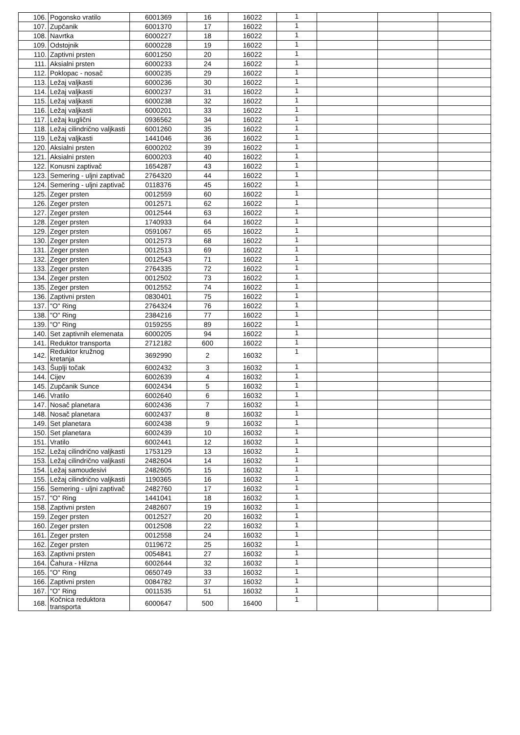| 106. | Pogonsko vratilo | 6001369 | 16 | 16022 | 1 | | | |
| 107. | Zupčanik | 6001370 | 17 | 16022 | 1 | | | |
| 108. | Navrtka | 6000227 | 18 | 16022 | 1 | | | |
| 109. | Odstojnik | 6000228 | 19 | 16022 | 1 | | | |
| 110. | Zaptivni prsten | 6001250 | 20 | 16022 | 1 | | | |
| 111. | Aksialni prsten | 6000233 | 24 | 16022 | 1 | | | |
| 112. | Poklopac - nosač | 6000235 | 29 | 16022 | 1 | | | |
| 113. | Ležaj valjkasti | 6000236 | 30 | 16022 | 1 | | | |
| 114. | Ležaj valjkasti | 6000237 | 31 | 16022 | 1 | | | |
| 115. | Ležaj valjkasti | 6000238 | 32 | 16022 | 1 | | | |
| 116. | Ležaj valjkasti | 6000201 | 33 | 16022 | 1 | | | |
| 117. | Ležaj kuglični | 0936562 | 34 | 16022 | 1 | | | |
| 118. | Ležaj cilindrično valjkasti | 6001260 | 35 | 16022 | 1 | | | |
| 119. | Ležaj valjkasti | 1441046 | 36 | 16022 | 1 | | | |
| 120. | Aksialni prsten | 6000202 | 39 | 16022 | 1 | | | |
| 121. | Aksialni prsten | 6000203 | 40 | 16022 | 1 | | | |
| 122. | Konusni zaptivač | 1654287 | 43 | 16022 | 1 | | | |
| 123. | Semering - uljni zaptivač | 2764320 | 44 | 16022 | 1 | | | |
| 124. | Semering - uljni zaptivač | 0118376 | 45 | 16022 | 1 | | | |
| 125. | Zeger prsten | 0012559 | 60 | 16022 | 1 | | | |
| 126. | Zeger prsten | 0012571 | 62 | 16022 | 1 | | | |
| 127. | Zeger prsten | 0012544 | 63 | 16022 | 1 | | | |
| 128. | Zeger prsten | 1740933 | 64 | 16022 | 1 | | | |
| 129. | Zeger prsten | 0591067 | 65 | 16022 | 1 | | | |
| 130. | Zeger prsten | 0012573 | 68 | 16022 | 1 | | | |
| 131. | Zeger prsten | 0012513 | 69 | 16022 | 1 | | | |
| 132. | Zeger prsten | 0012543 | 71 | 16022 | 1 | | | |
| 133. | Zeger prsten | 2764335 | 72 | 16022 | 1 | | | |
| 134. | Zeger prsten | 0012502 | 73 | 16022 | 1 | | | |
| 135. | Zeger prsten | 0012552 | 74 | 16022 | 1 | | | |
| 136. | Zaptivni prsten | 0830401 | 75 | 16022 | 1 | | | |
| 137. | "O" Ring | 2764324 | 76 | 16022 | 1 | | | |
| 138. | "O" Ring | 2384216 | 77 | 16022 | 1 | | | |
| 139. | "O" Ring | 0159255 | 89 | 16022 | 1 | | | |
| 140. | Set zaptivnih elemenata | 6000205 | 94 | 16022 | 1 | | | |
| 141. | Reduktor transporta | 2712182 | 600 | 16022 | 1 | | | |
| 142. | Reduktor kružnog kretanja | 3692990 | 2 | 16032 | 1 | | | |
| 143. | Šuplji točak | 6002432 | 3 | 16032 | 1 | | | |
| 144. | Cijev | 6002639 | 4 | 16032 | 1 | | | |
| 145. | Zupčanik Sunce | 6002434 | 5 | 16032 | 1 | | | |
| 146. | Vratilo | 6002640 | 6 | 16032 | 1 | | | |
| 147. | Nosač planetara | 6002436 | 7 | 16032 | 1 | | | |
| 148. | Nosač planetara | 6002437 | 8 | 16032 | 1 | | | |
| 149. | Set planetara | 6002438 | 9 | 16032 | 1 | | | |
| 150. | Set planetara | 6002439 | 10 | 16032 | 1 | | | |
| 151. | Vratilo | 6002441 | 12 | 16032 | 1 | | | |
| 152. | Ležaj cilindrično valjkasti | 1753129 | 13 | 16032 | 1 | | | |
| 153. | Ležaj cilindrično valjkasti | 2482604 | 14 | 16032 | 1 | | | |
| 154. | Ležaj samoudesivi | 2482605 | 15 | 16032 | 1 | | | |
| 155. | Ležaj cilindrično valjkasti | 1190365 | 16 | 16032 | 1 | | | |
| 156. | Semering - uljni zaptivač | 2482760 | 17 | 16032 | 1 | | | |
| 157. | "O" Ring | 1441041 | 18 | 16032 | 1 | | | |
| 158. | Zaptivni prsten | 2482607 | 19 | 16032 | 1 | | | |
| 159. | Zeger prsten | 0012527 | 20 | 16032 | 1 | | | |
| 160. | Zeger prsten | 0012508 | 22 | 16032 | 1 | | | |
| 161. | Zeger prsten | 0012558 | 24 | 16032 | 1 | | | |
| 162. | Zeger prsten | 0119672 | 25 | 16032 | 1 | | | |
| 163. | Zaptivni prsten | 0054841 | 27 | 16032 | 1 | | | |
| 164. | Čahura - Hilzna | 6002644 | 32 | 16032 | 1 | | | |
| 165. | "O" Ring | 0650749 | 33 | 16032 | 1 | | | |
| 166. | Zaptivni prsten | 0084782 | 37 | 16032 | 1 | | | |
| 167. | "O" Ring | 0011535 | 51 | 16032 | 1 | | | |
| 168. | Kočnica reduktora transporta | 6000647 | 500 | 16400 | 1 | | | |